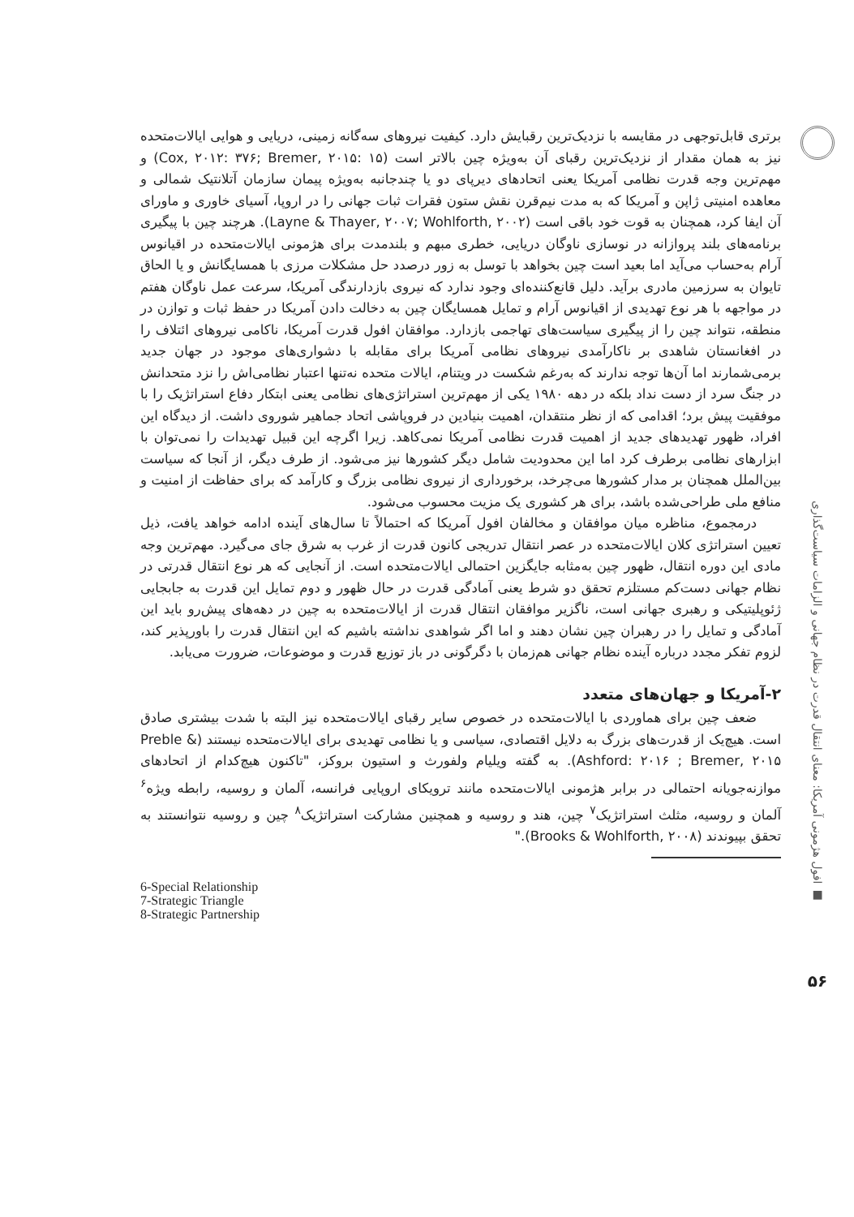افول هژمونی آمریکا: معنای انتقال قدرت در نظام جهانی و الزامات سیاست‌گذاری ■
۵۶
برتری قابل‌توجهی در مقایسه با نزدیک‌ترین رقبایش دارد. کیفیت نیروهای سه‌گانه زمینی، دریایی و هوایی ایالات‌متحده نیز به همان مقدار از نزدیک‌ترین رقبای آن به‌ویژه چین بالاتر است (Cox, ۲۰۱۲: ۳۷۶; Bremer, ۲۰۱۵: ۱۵) و مهم‌ترین وجه قدرت نظامی آمریکا یعنی اتحادهای دیرپای دو یا چندجانبه به‌ویژه پیمان سازمان آتلانتیک شمالی و معاهده امنیتی ژاپن و آمریکا که به مدت نیم‌قرن نقش ستون فقرات ثبات جهانی را در اروپا، آسیای خاوری و ماورای آن ایفا کرد، همچنان به قوت خود باقی است (Layne & Thayer, ۲۰۰۷; Wohlforth, ۲۰۰۲). هرچند چین با پیگیری برنامه‌های بلند پروازانه در نوسازی ناوگان دریایی، خطری مبهم و بلندمدت برای هژمونی ایالات‌متحده در اقیانوس آرام به‌حساب می‌آید اما بعید است چین بخواهد با توسل به زور درصدد حل مشکلات مرزی با همسایگانش و یا الحاق تایوان به سرزمین مادری برآید. دلیل قانع‌کننده‌ای وجود ندارد که نیروی بازدارندگی آمریکا، سرعت عمل ناوگان هفتم در مواجهه با هر نوع تهدیدی از اقیانوس آرام و تمایل همسایگان چین به دخالت دادن آمریکا در حفظ ثبات و توازن در منطقه، نتواند چین را از پیگیری سیاست‌های تهاجمی بازدارد. موافقان افول قدرت آمریکا، ناکامی نیروهای ائتلاف را در افغانستان شاهدی بر ناکارآمدی نیروهای نظامی آمریکا برای مقابله با دشواری‌های موجود در جهان جدید برمی‌شمارند اما آن‌ها توجه ندارند که به‌رغم شکست در ویتنام، ایالات متحده نه‌تنها اعتبار نظامی‌اش را نزد متحدانش در جنگ سرد از دست نداد بلکه در دهه ۱۹۸۰ یکی از مهم‌ترین استراتژی‌های نظامی یعنی ابتکار دفاع استراتژیک را با موفقیت پیش برد؛ اقدامی که از نظر منتقدان، اهمیت بنیادین در فروپاشی اتحاد جماهیر شوروی داشت. از دیدگاه این افراد، ظهور تهدیدهای جدید از اهمیت قدرت نظامی آمریکا نمی‌کاهد. زیرا اگرچه این قبیل تهدیدات را نمی‌توان با ابزارهای نظامی برطرف کرد اما این محدودیت شامل دیگر کشورها نیز می‌شود. از طرف دیگر، از آنجا که سیاست بین‌الملل همچنان بر مدار کشورها می‌چرخد، برخورداری از نیروی نظامی بزرگ و کارآمد که برای حفاظت از امنیت و منافع ملی طراحی‌شده باشد، برای هر کشوری یک مزیت محسوب می‌شود.
درمجموع، مناظره میان موافقان و مخالفان افول آمریکا که احتمالاً تا سال‌های آینده ادامه خواهد یافت، ذیل تعیین استراتژی کلان ایالات‌متحده در عصر انتقال تدریجی کانون قدرت از غرب به شرق جای می‌گیرد. مهم‌ترین وجه مادی این دوره انتقال، ظهور چین به‌مثابه جایگزین احتمالی ایالات‌متحده است. از آنجایی که هر نوع انتقال قدرتی در نظام جهانی دست‌کم مستلزم تحقق دو شرط یعنی آمادگی قدرت در حال ظهور و دوم تمایل این قدرت به جابجایی ژئوپلیتیکی و رهبری جهانی است، ناگزیر موافقان انتقال قدرت از ایالات‌متحده به چین در دهه‌های پیش‌رو باید این آمادگی و تمایل را در رهبران چین نشان دهند و اما اگر شواهدی نداشته باشیم که این انتقال قدرت را باورپذیر کند، لزوم تفکر مجدد درباره آینده نظام جهانی هم‌زمان با دگرگونی در باز توزیع قدرت و موضوعات، ضرورت می‌یابد.
۲-آمریکا و جهان‌های متعدد
ضعف چین برای هماوردی با ایالات‌متحده در خصوص سایر رقبای ایالات‌متحده نیز البته با شدت بیشتری صادق است. هیچ‌یک از قدرت‌های بزرگ به دلایل اقتصادی، سیاسی و یا نظامی تهدیدی برای ایالات‌متحده نیستند (Preble & Ashford: ۲۰۱۶ ; Bremer, ۲۰۱۵). به گفته ویلیام ولفورث و استیون بروکز، "تاکنون هیچ‌کدام از اتحادهای موازنه‌جویانه احتمالی در برابر هژمونی ایالات‌متحده مانند ترویکای اروپایی فرانسه، آلمان و روسیه، رابطه ویژه<sup>۶</sup> آلمان و روسیه، مثلث استراتژیک<sup>۷</sup> چین، هند و روسیه و همچنین مشارکت استراتژیک<sup>۸</sup> چین و روسیه نتوانستند به تحقق بپیوندند (Brooks & Wohlforth, ۲۰۰۸)."
6-Special Relationship
7-Strategic Triangle
8-Strategic Partnership